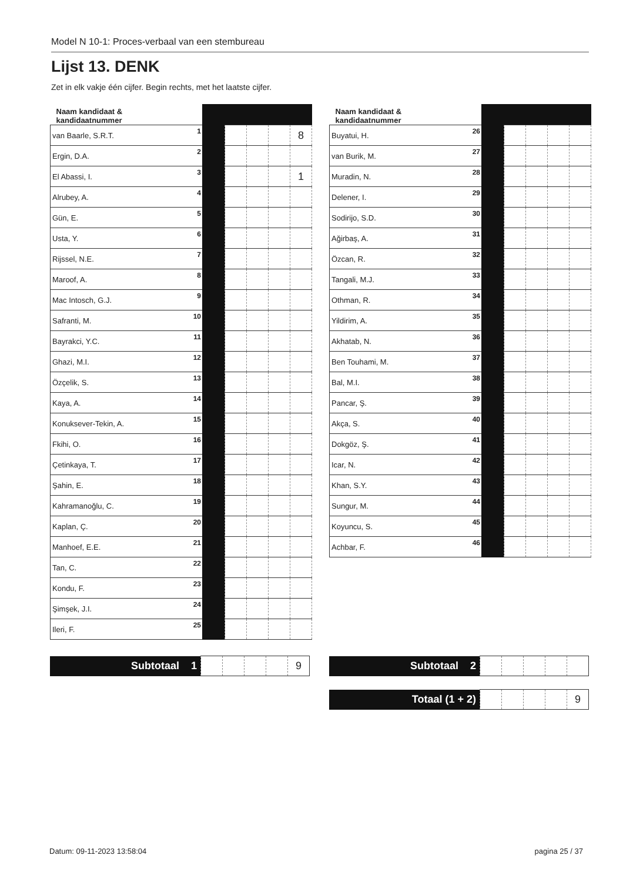Model N 10-1: Proces-verbaal van een stembureau
Lijst 13. DENK
Zet in elk vakje één cijfer. Begin rechts, met het laatste cijfer.
| Naam kandidaat & kandidaatnummer | | | | | |
| --- | --- | --- | --- | --- | --- |
| van Baarle, S.R.T. 1 | | | | | 8 |
| Ergin, D.A. 2 | | | | | |
| El Abassi, I. 3 | | | | | 1 |
| Alrubey, A. 4 | | | | | |
| Gün, E. 5 | | | | | |
| Usta, Y. 6 | | | | | |
| Rijssel, N.E. 7 | | | | | |
| Maroof, A. 8 | | | | | |
| Mac Intosch, G.J. 9 | | | | | |
| Safranti, M. 10 | | | | | |
| Bayrakci, Y.C. 11 | | | | | |
| Ghazi, M.I. 12 | | | | | |
| Özçelik, S. 13 | | | | | |
| Kaya, A. 14 | | | | | |
| Konuksever-Tekin, A. 15 | | | | | |
| Fkihi, O. 16 | | | | | |
| Çetinkaya, T. 17 | | | | | |
| Şahin, E. 18 | | | | | |
| Kahramanoğlu, C. 19 | | | | | |
| Kaplan, Ç. 20 | | | | | |
| Manhoef, E.E. 21 | | | | | |
| Tan, C. 22 | | | | | |
| Kondu, F. 23 | | | | | |
| Şimşek, J.I. 24 | | | | | |
| Ileri, F. 25 | | | | | |
| Naam kandidaat & kandidaatnummer | | | | | |
| --- | --- | --- | --- | --- | --- |
| Buyatui, H. 26 | | | | | |
| van Burik, M. 27 | | | | | |
| Muradin, N. 28 | | | | | |
| Delener, I. 29 | | | | | |
| Sodirijo, S.D. 30 | | | | | |
| Ağirbaş, A. 31 | | | | | |
| Özcan, R. 32 | | | | | |
| Tangali, M.J. 33 | | | | | |
| Othman, R. 34 | | | | | |
| Yildirim, A. 35 | | | | | |
| Akhatab, N. 36 | | | | | |
| Ben Touhami, M. 37 | | | | | |
| Bal, M.I. 38 | | | | | |
| Pancar, Ş. 39 | | | | | |
| Akça, S. 40 | | | | | |
| Dokgöz, Ş. 41 | | | | | |
| Icar, N. 42 | | | | | |
| Khan, S.Y. 43 | | | | | |
| Sungur, M. 44 | | | | | |
| Koyuncu, S. 45 | | | | | |
| Achbar, F. 46 | | | | | |
| Subtotaal 1 | | | | | 9 |
| Subtotaal 2 | | | | | |
| Totaal (1 + 2) | | | | | 9 |
Datum: 09-11-2023 13:58:04 pagina 25 / 37